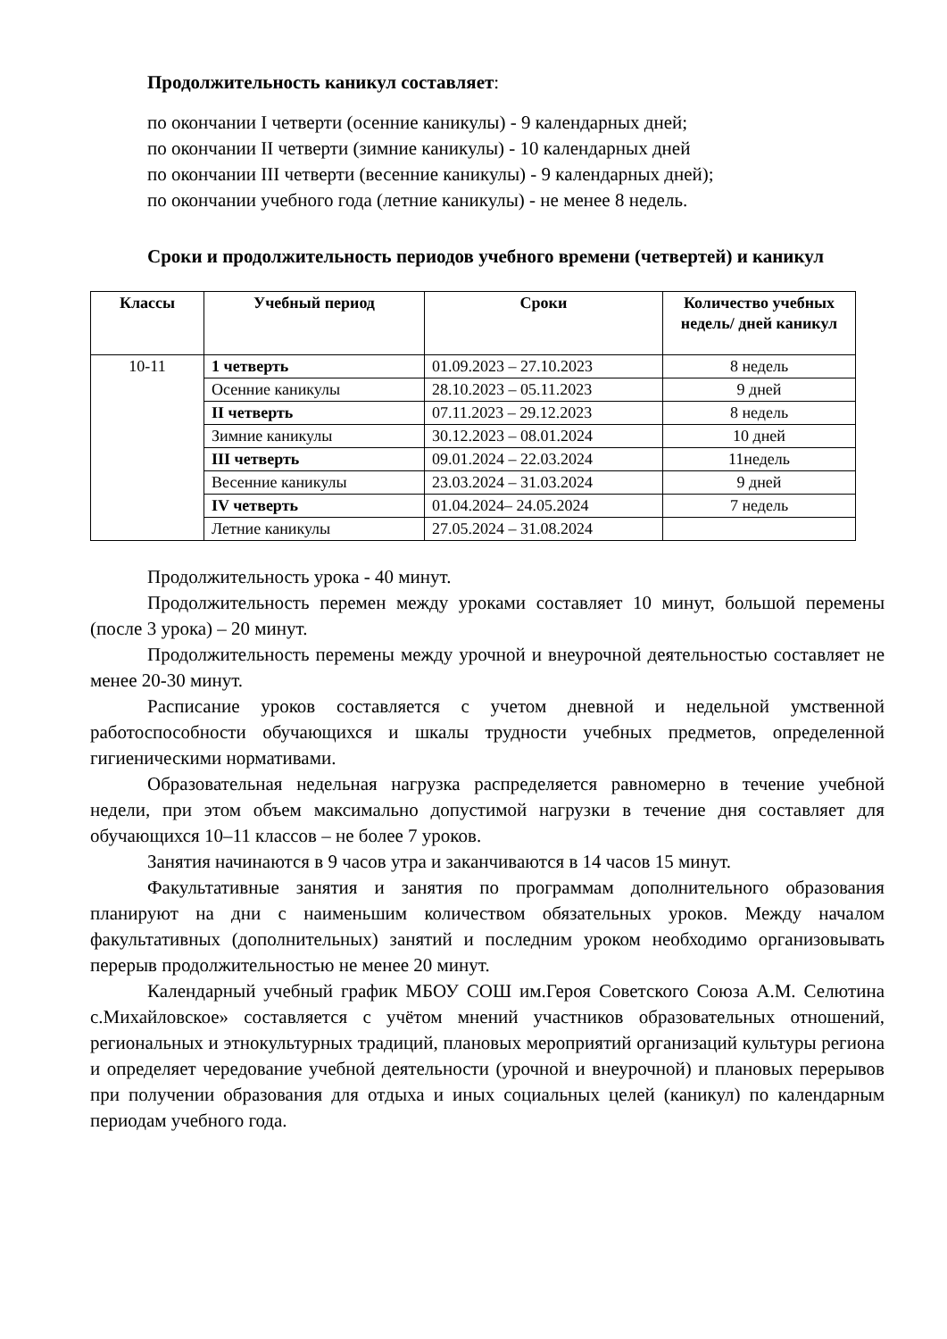Продолжительность каникул составляет:
по окончании I четверти (осенние каникулы) - 9 календарных дней;
по окончании II четверти (зимние каникулы) - 10 календарных дней
по окончании III четверти (весенние каникулы) - 9 календарных дней);
по окончании учебного года (летние каникулы) - не менее 8 недель.
Сроки и продолжительность периодов учебного времени (четвертей) и каникул
| Классы | Учебный период | Сроки | Количество учебных недель/ дней каникул |
| --- | --- | --- | --- |
| 10-11 | 1 четверть | 01.09.2023 – 27.10.2023 | 8 недель |
| | Осенние каникулы | 28.10.2023 – 05.11.2023 | 9 дней |
| | II четверть | 07.11.2023 – 29.12.2023 | 8 недель |
| | Зимние каникулы | 30.12.2023 – 08.01.2024 | 10 дней |
| | III четверть | 09.01.2024 – 22.03.2024 | 11недель |
| | Весенние каникулы | 23.03.2024 – 31.03.2024 | 9 дней |
| | IV четверть | 01.04.2024– 24.05.2024 | 7 недель |
| | Летние каникулы | 27.05.2024 – 31.08.2024 | |
Продолжительность урока - 40 минут.
Продолжительность перемен между уроками составляет 10 минут, большой перемены (после 3 урока) – 20 минут.
Продолжительность перемены между урочной и внеурочной деятельностью составляет не менее 20-30 минут.
Расписание уроков составляется с учетом дневной и недельной умственной работоспособности обучающихся и шкалы трудности учебных предметов, определенной гигиеническими нормативами.
Образовательная недельная нагрузка распределяется равномерно в течение учебной недели, при этом объем максимально допустимой нагрузки в течение дня составляет для обучающихся 10–11 классов – не более 7 уроков.
Занятия начинаются в 9 часов утра и заканчиваются в 14 часов 15 минут.
Факультативные занятия и занятия по программам дополнительного образования планируют на дни с наименьшим количеством обязательных уроков. Между началом факультативных (дополнительных) занятий и последним уроком необходимо организовывать перерыв продолжительностью не менее 20 минут.
Календарный учебный график МБОУ СОШ им.Героя Советского Союза А.М. Селютина с.Михайловское» составляется с учётом мнений участников образовательных отношений, региональных и этнокультурных традиций, плановых мероприятий организаций культуры региона и определяет чередование учебной деятельности (урочной и внеурочной) и плановых перерывов при получении образования для отдыха и иных социальных целей (каникул) по календарным периодам учебного года.